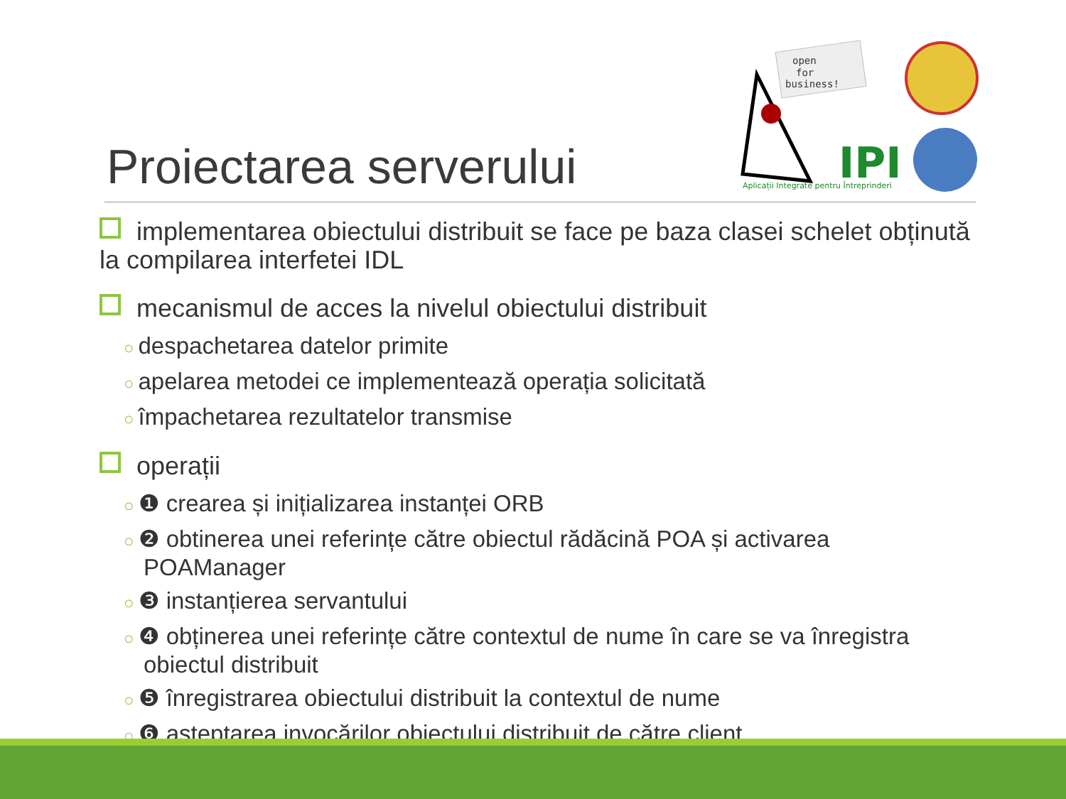open
for
business!
IPI
Aplicații Integrate pentru Întreprinderi
Proiectarea serverului
implementarea obiectului distribuit se face pe baza clasei schelet obținută la compilarea interfetei IDL
mecanismul de acces la nivelul obiectului distribuit
○ despachetarea datelor primite
○ apelarea metodei ce implementează operația solicitată
○ împachetarea rezultatelor transmise
operații
○ ❶ crearea și inițializarea instanței ORB
○ ❷ obtinerea unei referințe către obiectul rădăcină POA și activarea POAManager
○ ❸ instanțierea servantului
○ ❹ obținerea unei referințe către contextul de nume în care se va înregistra obiectul distribuit
○ ❺ înregistrarea obiectului distribuit la contextul de nume
○ ❻ așteptarea invocărilor obiectului distribuit de către client